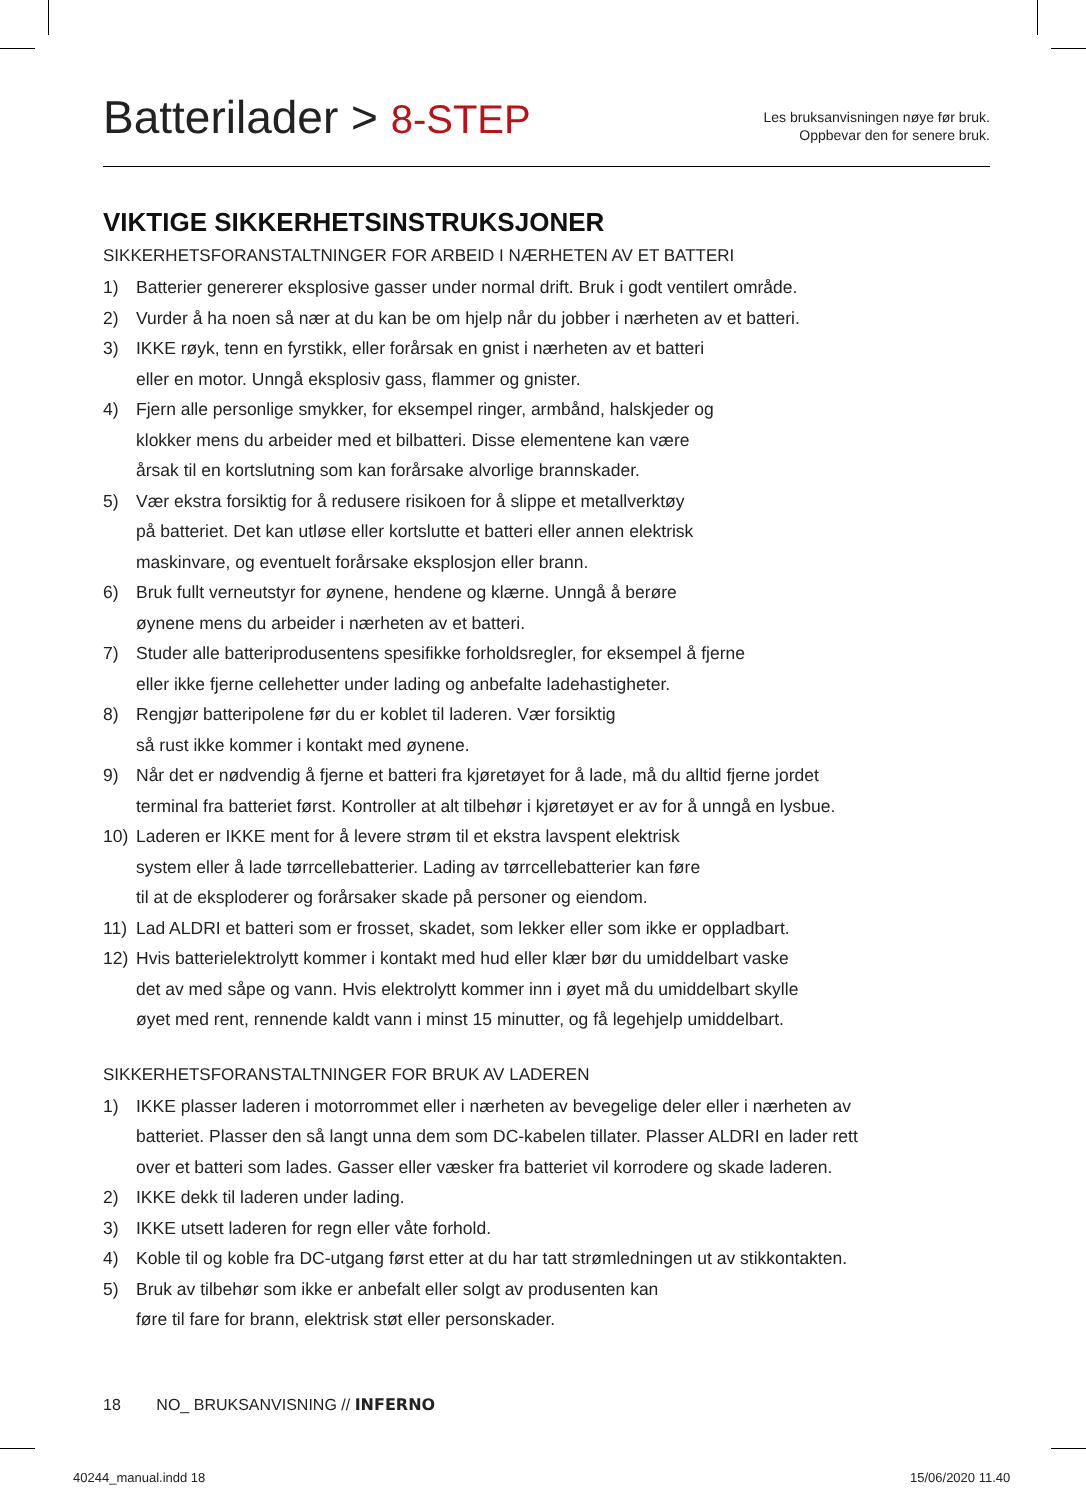Batterilader > 8-STEP
Les bruksanvisningen nøye før bruk.
Oppbevar den for senere bruk.
VIKTIGE SIKKERHETSINSTRUKSJONER
SIKKERHETSFORANSTALTNINGER FOR ARBEID I NÆRHETEN AV ET BATTERI
1) Batterier genererer eksplosive gasser under normal drift. Bruk i godt ventilert område.
2) Vurder å ha noen så nær at du kan be om hjelp når du jobber i nærheten av et batteri.
3) IKKE røyk, tenn en fyrstikk, eller forårsak en gnist i nærheten av et batteri
eller en motor. Unngå eksplosiv gass, flammer og gnister.
4) Fjern alle personlige smykker, for eksempel ringer, armbånd, halskjeder og
klokker mens du arbeider med et bilbatteri. Disse elementene kan være
årsak til en kortslutning som kan forårsake alvorlige brannskader.
5) Vær ekstra forsiktig for å redusere risikoen for å slippe et metallverktøy
på batteriet. Det kan utløse eller kortslutte et batteri eller annen elektrisk
maskinvare, og eventuelt forårsake eksplosjon eller brann.
6) Bruk fullt verneutstyr for øynene, hendene og klærne. Unngå å berøre
øynene mens du arbeider i nærheten av et batteri.
7) Studer alle batteriprodusentens spesifikke forholdsregler, for eksempel å fjerne
eller ikke fjerne cellehetter under lading og anbefalte ladehastigheter.
8) Rengjør batteripolene før du er koblet til laderen. Vær forsiktig
så rust ikke kommer i kontakt med øynene.
9) Når det er nødvendig å fjerne et batteri fra kjøretøyet for å lade, må du alltid fjerne jordet
terminal fra batteriet først. Kontroller at alt tilbehør i kjøretøyet er av for å unngå en lysbue.
10) Laderen er IKKE ment for å levere strøm til et ekstra lavspent elektrisk
system eller å lade tørrcellebatterier. Lading av tørrcellebatterier kan føre
til at de eksploderer og forårsaker skade på personer og eiendom.
11) Lad ALDRI et batteri som er frosset, skadet, som lekker eller som ikke er oppladbart.
12) Hvis batterielektrolytt kommer i kontakt med hud eller klær bør du umiddelbart vaske
det av med såpe og vann. Hvis elektrolytt kommer inn i øyet må du umiddelbart skylle
øyet med rent, rennende kaldt vann i minst 15 minutter, og få legehjelp umiddelbart.
SIKKERHETSFORANSTALTNINGER FOR BRUK AV LADEREN
1) IKKE plasser laderen i motorrommet eller i nærheten av bevegelige deler eller i nærheten av
batteriet. Plasser den så langt unna dem som DC-kabelen tillater. Plasser ALDRI en lader rett
over et batteri som lades. Gasser eller væsker fra batteriet vil korrodere og skade laderen.
2) IKKE dekk til laderen under lading.
3) IKKE utsett laderen for regn eller våte forhold.
4) Koble til og koble fra DC-utgang først etter at du har tatt strømledningen ut av stikkontakten.
5) Bruk av tilbehør som ikke er anbefalt eller solgt av produsenten kan
føre til fare for brann, elektrisk støt eller personskader.
18 NO_ BRUKSANVISNING // INFERNO
40244_manual.indd 18 15/06/2020 11.40